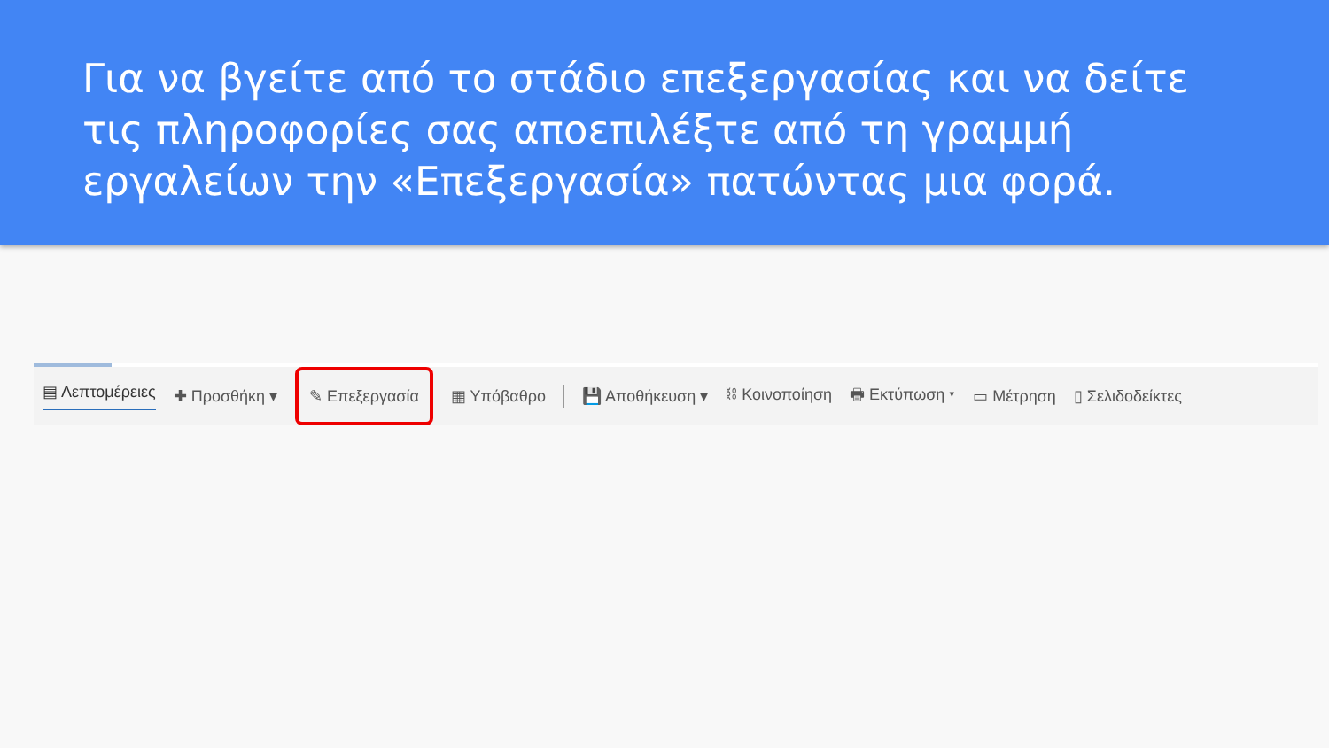Για να βγείτε από το στάδιο επεξεργασίας και να δείτε τις πληροφορίες σας αποεπιλέξτε από τη γραμμή εργαλείων την «Επεξεργασία» πατώντας μια φορά.
▤ Λεπτομέρειες ✚ Προσθήκη ▾ ✎ Επεξεργασία ▦ Υπόβαθρο 💾 Αποθήκευση ▾ ⛓ Κοινοποίηση 🖶 Εκτύπωση ▾ ▭ Μέτρηση ▯ Σελιδοδείκτες